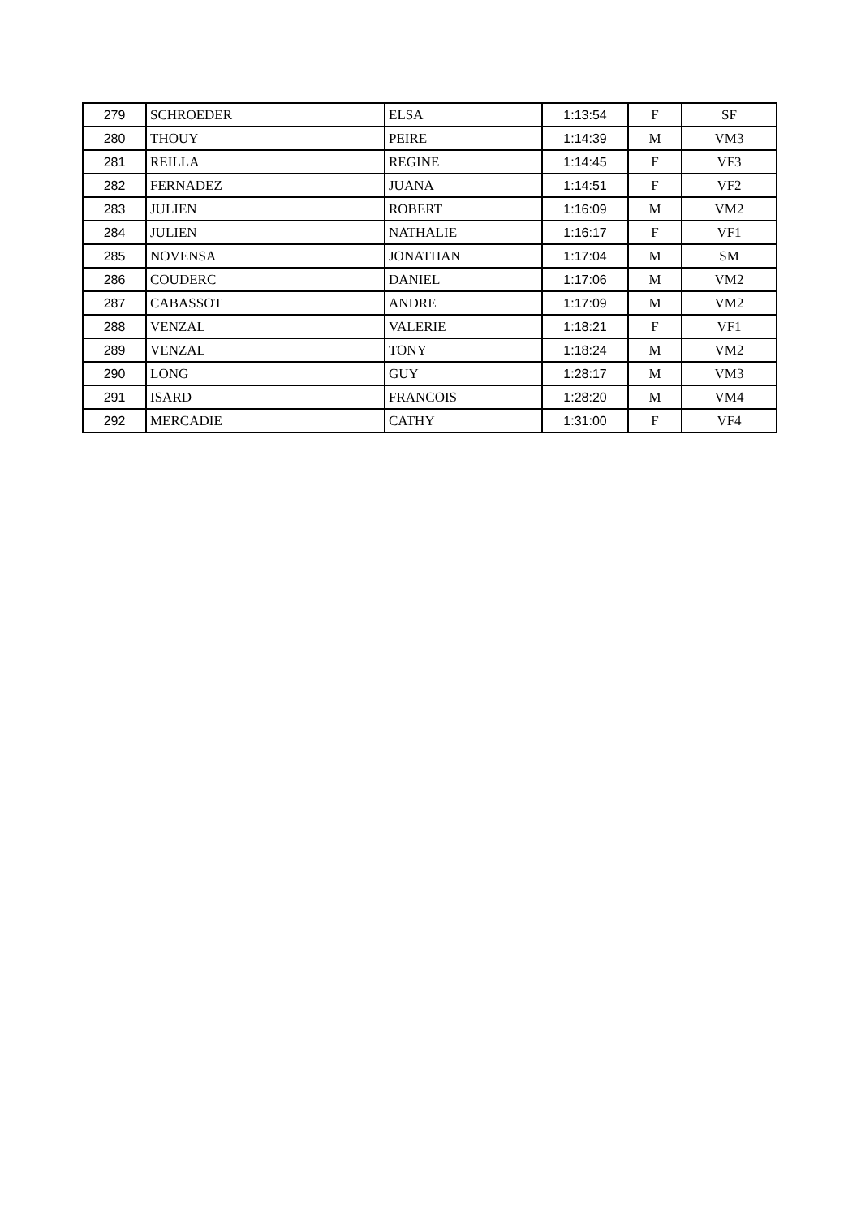| 279 | SCHROEDER | ELSA | 1:13:54 | F | SF |
| 280 | THOUY | PEIRE | 1:14:39 | M | VM3 |
| 281 | REILLA | REGINE | 1:14:45 | F | VF3 |
| 282 | FERNADEZ | JUANA | 1:14:51 | F | VF2 |
| 283 | JULIEN | ROBERT | 1:16:09 | M | VM2 |
| 284 | JULIEN | NATHALIE | 1:16:17 | F | VF1 |
| 285 | NOVENSA | JONATHAN | 1:17:04 | M | SM |
| 286 | COUDERC | DANIEL | 1:17:06 | M | VM2 |
| 287 | CABASSOT | ANDRE | 1:17:09 | M | VM2 |
| 288 | VENZAL | VALERIE | 1:18:21 | F | VF1 |
| 289 | VENZAL | TONY | 1:18:24 | M | VM2 |
| 290 | LONG | GUY | 1:28:17 | M | VM3 |
| 291 | ISARD | FRANCOIS | 1:28:20 | M | VM4 |
| 292 | MERCADIE | CATHY | 1:31:00 | F | VF4 |